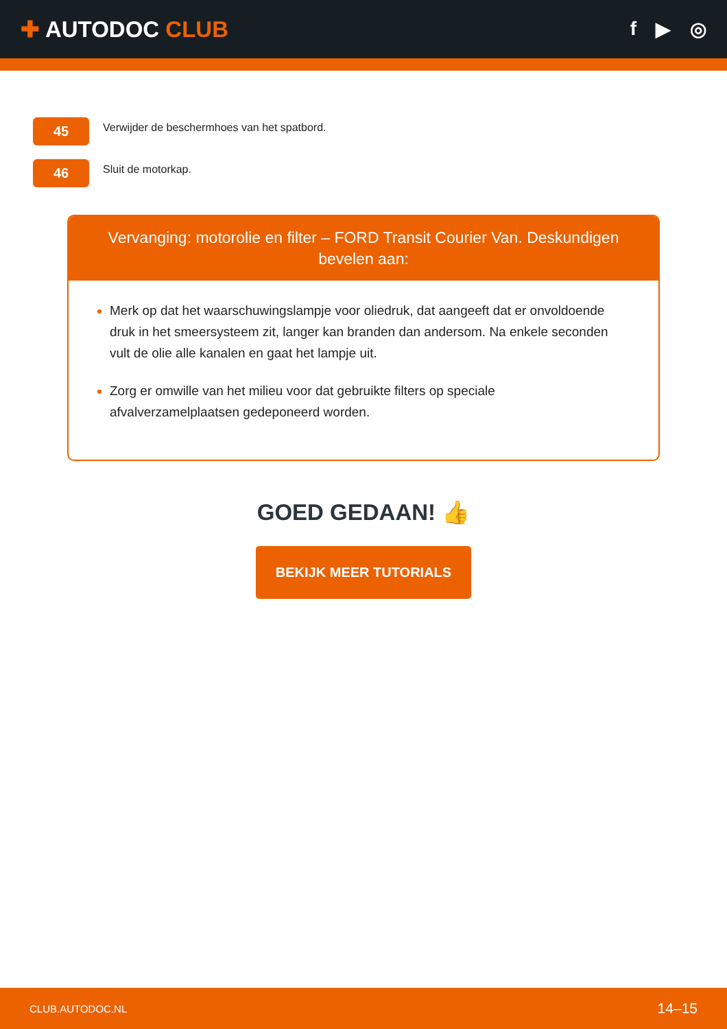✚ AUTODOC CLUB
f ▶ ◎
45
Verwijder de beschermhoes van het spatbord.
46
Sluit de motorkap.
Vervanging: motorolie en filter – FORD Transit Courier Van. Deskundigen bevelen aan:
Merk op dat het waarschuwingslampje voor oliedruk, dat aangeeft dat er onvoldoende druk in het smeersysteem zit, langer kan branden dan andersom. Na enkele seconden vult de olie alle kanalen en gaat het lampje uit.
Zorg er omwille van het milieu voor dat gebruikte filters op speciale afvalverzamelplaatsen gedeponeerd worden.
GOED GEDAAN! 👍
BEKIJK MEER TUTORIALS
CLUB.AUTODOC.NL 14–15